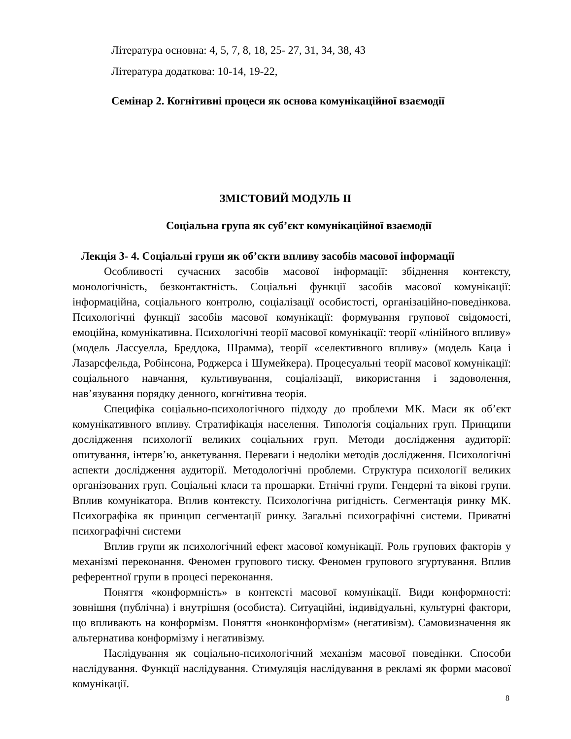Література основна: 4, 5, 7, 8, 18, 25- 27, 31, 34, 38, 43
Література додаткова: 10-14, 19-22,
Семінар 2. Когнітивні процеси як основа комунікаційної взаємодії
ЗМІСТОВИЙ МОДУЛЬ ІІ
Соціальна група як суб’єкт комунікаційної взаємодії
Лекція 3- 4. Соціальні групи як об’єкти впливу засобів масової інформації
Особливості сучасних засобів масової інформації: збіднення контексту, монологічність, безконтактність. Соціальні функції засобів масової комунікації: інформаційна, соціального контролю, соціалізації особистості, організаційно-поведінкова. Психологічні функції засобів масової комунікації: формування групової свідомості, емоційна, комунікативна. Психологічні теорії масової комунікації: теорії «лінійного впливу» (модель Лассуелла, Бреддока, Шрамма), теорії «селективного впливу» (модель Каца і Лазарсфельда, Робінсона, Роджерса і Шумейкера). Процесуальні теорії масової комунікації: соціального навчання, культивування, соціалізації, використання і задоволення, нав’язування порядку денного, когнітивна теорія.
Специфіка соціально-психологічного підходу до проблеми МК. Маси як об’єкт комунікативного впливу. Стратифікація населення. Типологія соціальних груп. Принципи дослідження психології великих соціальних груп. Методи дослідження аудиторії: опитування, інтерв’ю, анкетування. Переваги і недоліки методів дослідження. Психологічні аспекти дослідження аудиторії. Методологічні проблеми. Структура психології великих організованих груп. Соціальні класи та прошарки. Етнічні групи. Гендерні та вікові групи. Вплив комунікатора. Вплив контексту. Психологічна ригідність. Сегментація ринку МК. Психографіка як принцип сегментації ринку. Загальні психографічні системи. Приватні психографічні системи
Вплив групи як психологічний ефект масової комунікації. Роль групових факторів у механізмі переконання. Феномен групового тиску. Феномен групового згуртування. Вплив референтної групи в процесі переконання.
Поняття «конформність» в контексті масової комунікації. Види конформності: зовнішня (публічна) і внутрішня (особиста). Ситуаційні, індивідуальні, культурні фактори, що впливають на конформізм. Поняття «нонконформізм» (негативізм). Самовизначення як альтернатива конформізму і негативізму.
Наслідування як соціально-психологічний механізм масової поведінки. Способи наслідування. Функції наслідування. Стимуляція наслідування в рекламі як форми масової комунікації.
8